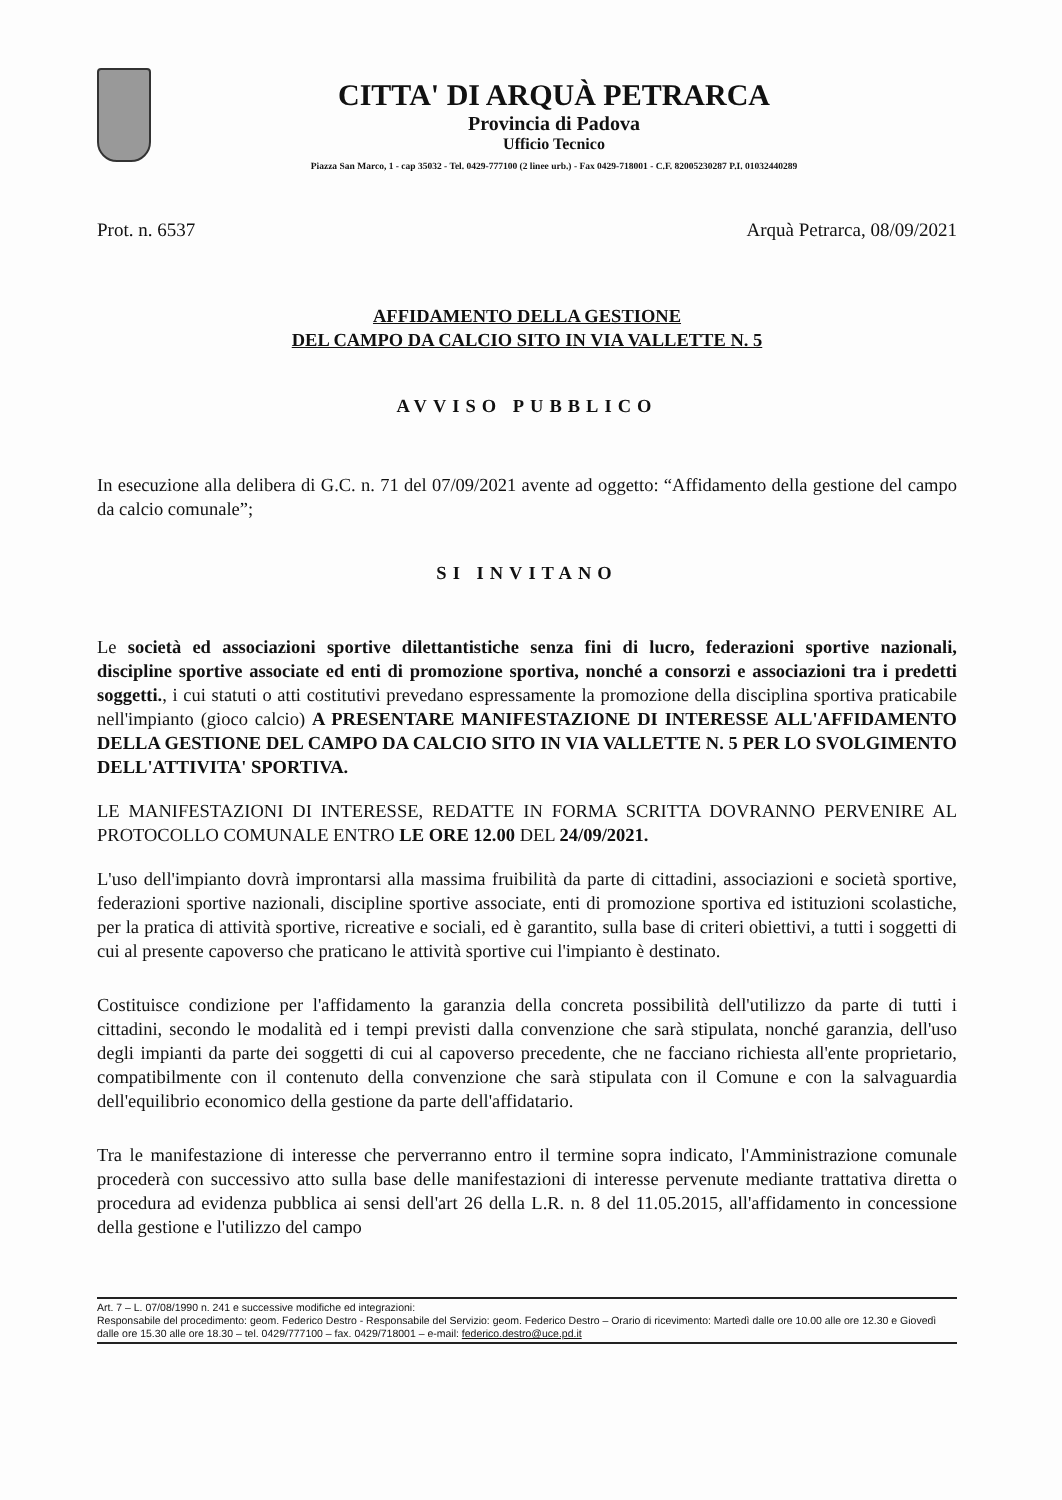CITTA' DI ARQUÀ PETRARCA
Provincia di Padova
Ufficio Tecnico
Piazza San Marco, 1 - cap 35032 - Tel. 0429-777100 (2 linee urb.) - Fax 0429-718001 - C.F. 82005230287 P.I. 01032440289
Prot. n. 6537 Arquà Petrarca, 08/09/2021
AFFIDAMENTO DELLA GESTIONE
DEL CAMPO DA CALCIO SITO IN VIA VALLETTE N. 5
AVVISO PUBBLICO
In esecuzione alla delibera di G.C. n. 71 del 07/09/2021 avente ad oggetto: “Affidamento della gestione del campo da calcio comunale”;
SI INVITANO
Le società ed associazioni sportive dilettantistiche senza fini di lucro, federazioni sportive nazionali, discipline sportive associate ed enti di promozione sportiva, nonché a consorzi e associazioni tra i predetti soggetti., i cui statuti o atti costitutivi prevedano espressamente la promozione della disciplina sportiva praticabile nell'impianto (gioco calcio) A PRESENTARE MANIFESTAZIONE DI INTERESSE ALL'AFFIDAMENTO DELLA GESTIONE DEL CAMPO DA CALCIO SITO IN VIA VALLETTE N. 5 PER LO SVOLGIMENTO DELL'ATTIVITA' SPORTIVA.
LE MANIFESTAZIONI DI INTERESSE, REDATTE IN FORMA SCRITTA DOVRANNO PERVENIRE AL PROTOCOLLO COMUNALE ENTRO LE ORE 12.00 DEL 24/09/2021.
L'uso dell'impianto dovrà improntarsi alla massima fruibilità da parte di cittadini, associazioni e società sportive, federazioni sportive nazionali, discipline sportive associate, enti di promozione sportiva ed istituzioni scolastiche, per la pratica di attività sportive, ricreative e sociali, ed è garantito, sulla base di criteri obiettivi, a tutti i soggetti di cui al presente capoverso che praticano le attività sportive cui l'impianto è destinato.
Costituisce condizione per l'affidamento la garanzia della concreta possibilità dell'utilizzo da parte di tutti i cittadini, secondo le modalità ed i tempi previsti dalla convenzione che sarà stipulata, nonché garanzia, dell'uso degli impianti da parte dei soggetti di cui al capoverso precedente, che ne facciano richiesta all'ente proprietario, compatibilmente con il contenuto della convenzione che sarà stipulata con il Comune e con la salvaguardia dell'equilibrio economico della gestione da parte dell'affidatario.
Tra le manifestazione di interesse che perverranno entro il termine sopra indicato, l'Amministrazione comunale procederà con successivo atto sulla base delle manifestazioni di interesse pervenute mediante trattativa diretta o procedura ad evidenza pubblica ai sensi dell'art 26 della L.R. n. 8 del 11.05.2015, all'affidamento in concessione della gestione e l'utilizzo del campo
Art. 7 – L. 07/08/1990 n. 241 e successive modifiche ed integrazioni:
Responsabile del procedimento: geom. Federico Destro - Responsabile del Servizio: geom. Federico Destro – Orario di ricevimento: Martedì dalle ore 10.00 alle ore 12.30 e Giovedì dalle ore 15.30 alle ore 18.30 – tel. 0429/777100 – fax. 0429/718001 – e-mail: federico.destro@uce.pd.it